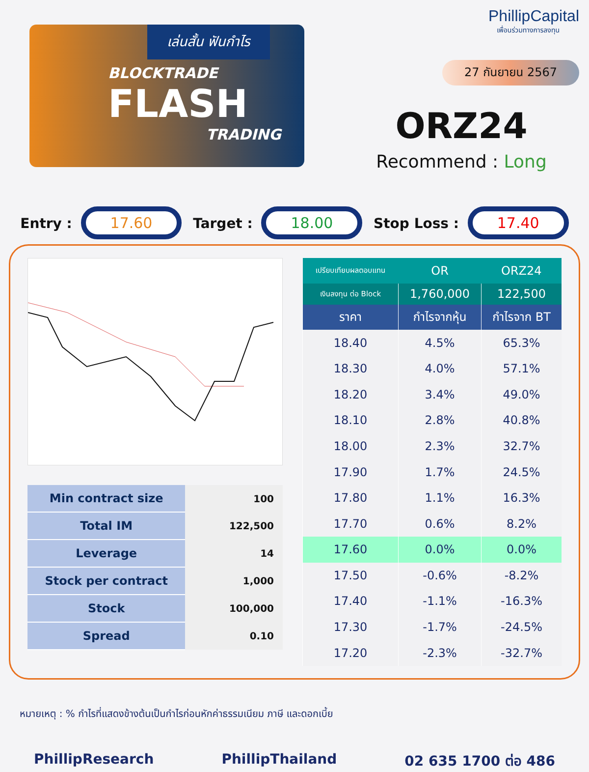เล่นสั้น ฟันกำไร
BLOCKTRADE
FLASH
TRADING
PhillipCapital
เพื่อนร่วมทางการลงทุน
27 กันยายน 2567
ORZ24
Recommend : Long
Entry : 17.60
Target : 18.00
Stop Loss : 17.40
| Min contract size | 100 |
| Total IM | 122,500 |
| Leverage | 14 |
| Stock per contract | 1,000 |
| Stock | 100,000 |
| Spread | 0.10 |
| เปรียบเทียบผลตอบแทน | OR | ORZ24 |
| --- | --- | --- |
| เงินลงทุน ต่อ Block | 1,760,000 | 122,500 |
| ราคา | กำไรจากหุ้น | กำไรจาก BT |
| 18.40 | 4.5% | 65.3% |
| 18.30 | 4.0% | 57.1% |
| 18.20 | 3.4% | 49.0% |
| 18.10 | 2.8% | 40.8% |
| 18.00 | 2.3% | 32.7% |
| 17.90 | 1.7% | 24.5% |
| 17.80 | 1.1% | 16.3% |
| 17.70 | 0.6% | 8.2% |
| 17.60 | 0.0% | 0.0% |
| 17.50 | -0.6% | -8.2% |
| 17.40 | -1.1% | -16.3% |
| 17.30 | -1.7% | -24.5% |
| 17.20 | -2.3% | -32.7% |
หมายเหตุ : % กำไรที่แสดงข้างต้นเป็นกำไรก่อนหักค่าธรรมเนียม ภาษี และดอกเบี้ย
PhillipResearch PhillipThailand 02 635 1700 ต่อ 486